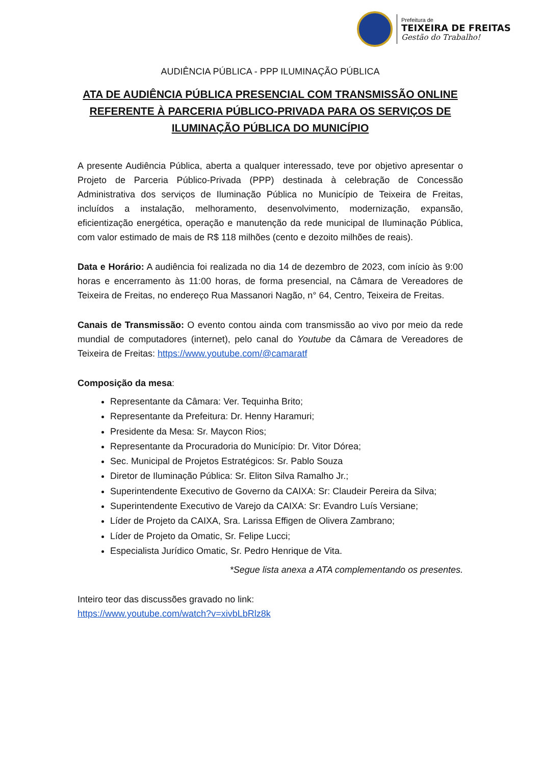Prefeitura de
TEIXEIRA DE FREITAS
Gestão do Trabalho!
AUDIÊNCIA PÚBLICA - PPP ILUMINAÇÃO PÚBLICA
ATA DE AUDIÊNCIA PÚBLICA PRESENCIAL COM TRANSMISSÃO ONLINE REFERENTE À PARCERIA PÚBLICO-PRIVADA PARA OS SERVIÇOS DE ILUMINAÇÃO PÚBLICA DO MUNICÍPIO
A presente Audiência Pública, aberta a qualquer interessado, teve por objetivo apresentar o Projeto de Parceria Público-Privada (PPP) destinada à celebração de Concessão Administrativa dos serviços de Iluminação Pública no Município de Teixeira de Freitas, incluídos a instalação, melhoramento, desenvolvimento, modernização, expansão, eficientização energética, operação e manutenção da rede municipal de Iluminação Pública, com valor estimado de mais de R$ 118 milhões (cento e dezoito milhões de reais).
Data e Horário: A audiência foi realizada no dia 14 de dezembro de 2023, com início às 9:00 horas e encerramento às 11:00 horas, de forma presencial, na Câmara de Vereadores de Teixeira de Freitas, no endereço Rua Massanori Nagão, n° 64, Centro, Teixeira de Freitas.
Canais de Transmissão: O evento contou ainda com transmissão ao vivo por meio da rede mundial de computadores (internet), pelo canal do Youtube da Câmara de Vereadores de Teixeira de Freitas: https://www.youtube.com/@camaratf
Composição da mesa:
Representante da Câmara: Ver. Tequinha Brito;
Representante da Prefeitura: Dr. Henny Haramuri;
Presidente da Mesa: Sr. Maycon Rios;
Representante da Procuradoria do Município: Dr. Vitor Dórea;
Sec. Municipal de Projetos Estratégicos: Sr. Pablo Souza
Diretor de Iluminação Pública: Sr. Eliton Silva Ramalho Jr.;
Superintendente Executivo de Governo da CAIXA: Sr: Claudeir Pereira da Silva;
Superintendente Executivo de Varejo da CAIXA: Sr: Evandro Luís Versiane;
Líder de Projeto da CAIXA, Sra. Larissa Effigen de Olivera Zambrano;
Líder de Projeto da Omatic, Sr. Felipe Lucci;
Especialista Jurídico Omatic, Sr. Pedro Henrique de Vita.
*Segue lista anexa a ATA complementando os presentes.
Inteiro teor das discussões gravado no link:
https://www.youtube.com/watch?v=xivbLbRlz8k